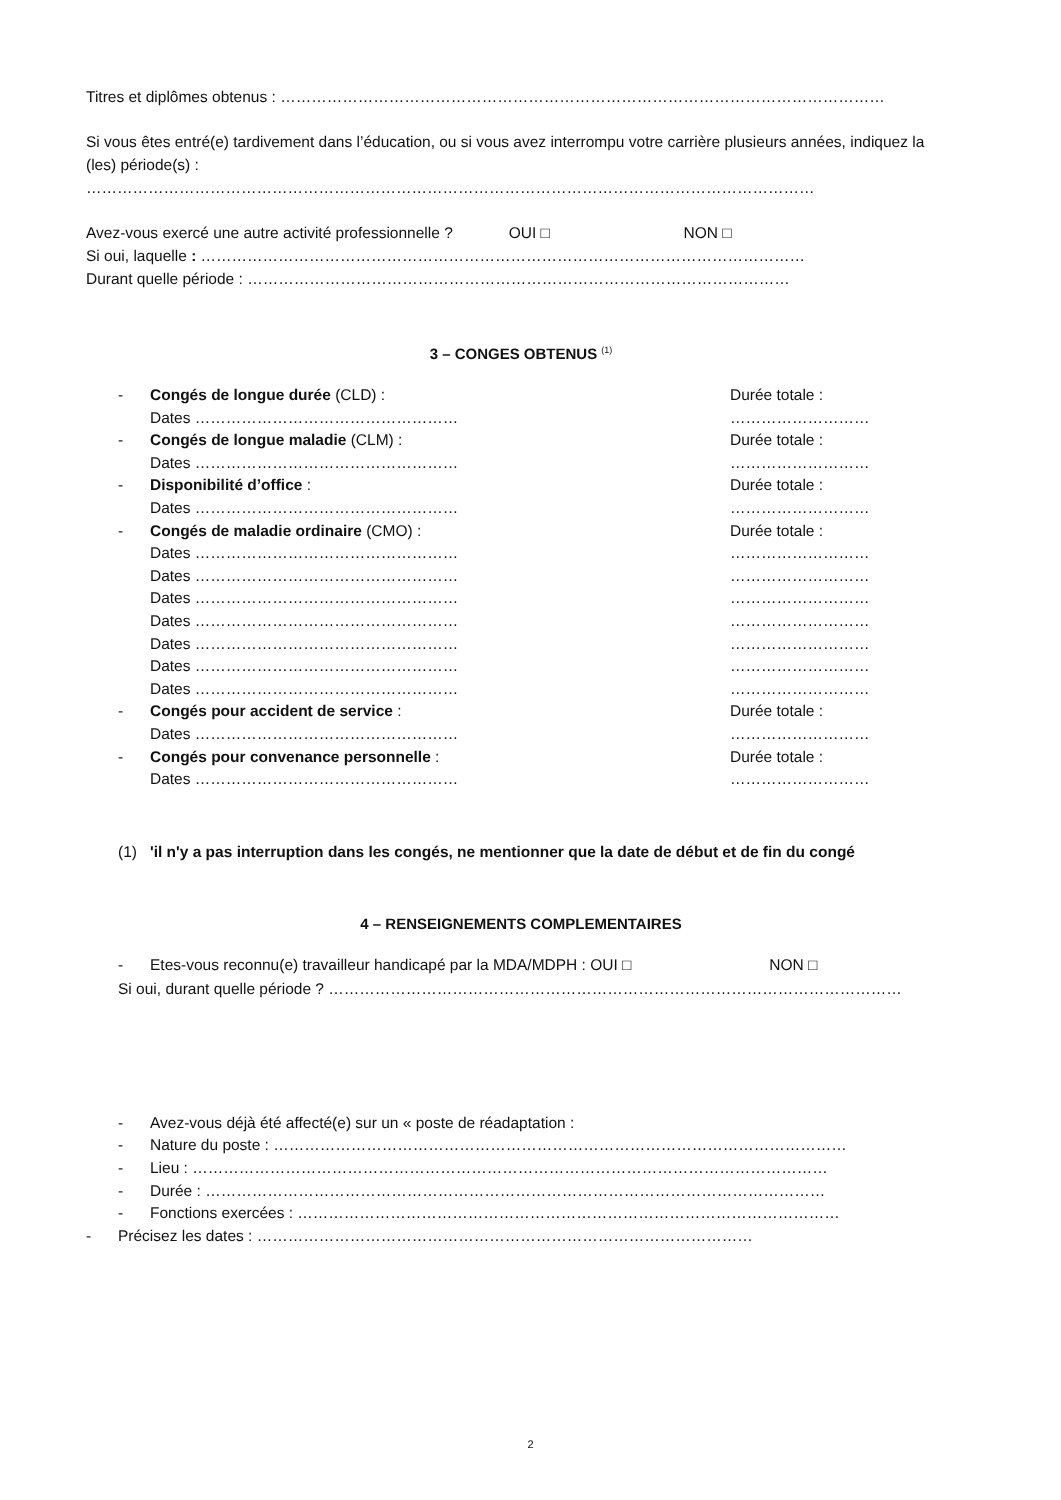Titres et diplômes obtenus : ………………………………………………………………………………………………………
Si vous êtes entré(e) tardivement dans l’éducation, ou si vous avez interrompu votre carrière plusieurs années, indiquez la (les) période(s) :
……………………………………………………………………………………………………………………………
Avez-vous exercé une autre activité professionnelle ? OUI □ NON □
Si oui, laquelle : ………………………………………………………………………………………………………
Durant quelle période : ……………………………………………………………………………………………
3 – CONGES OBTENUS <sup>(1)</sup>
- Congés de longue durée (CLD) : Durée totale :
Dates …………………………………………… ………………………
- Congés de longue maladie (CLM) : Durée totale :
Dates …………………………………………… ………………………
- Disponibilité d’office : Durée totale :
Dates …………………………………………… ………………………
- Congés de maladie ordinaire (CMO) : Durée totale :
Dates …………………………………………… ………………………
Dates …………………………………………… ………………………
Dates …………………………………………… ………………………
Dates …………………………………………… ………………………
Dates …………………………………………… ………………………
Dates …………………………………………… ………………………
Dates …………………………………………… ………………………
- Congés pour accident de service : Durée totale :
Dates …………………………………………… ………………………
- Congés pour convenance personnelle : Durée totale :
Dates …………………………………………… ………………………
(1) 'il n'y a pas interruption dans les congés, ne mentionner que la date de début et de fin du congé
4 – RENSEIGNEMENTS COMPLEMENTAIRES
- Etes-vous reconnu(e) travailleur handicapé par la MDA/MDPH : OUI □ NON □
Si oui, durant quelle période ? …………………………………………………………………………………………………
- Avez-vous déjà été affecté(e) sur un « poste de réadaptation :
- Nature du poste : …………………………………………………………………………………………………
- Lieu : ……………………………………………………………………………………………………………
- Durée : …………………………………………………………………………………………………………
- Fonctions exercées : ……………………………………………………………………………………………
- Précisez les dates : ……………………………………………………………………………………
2